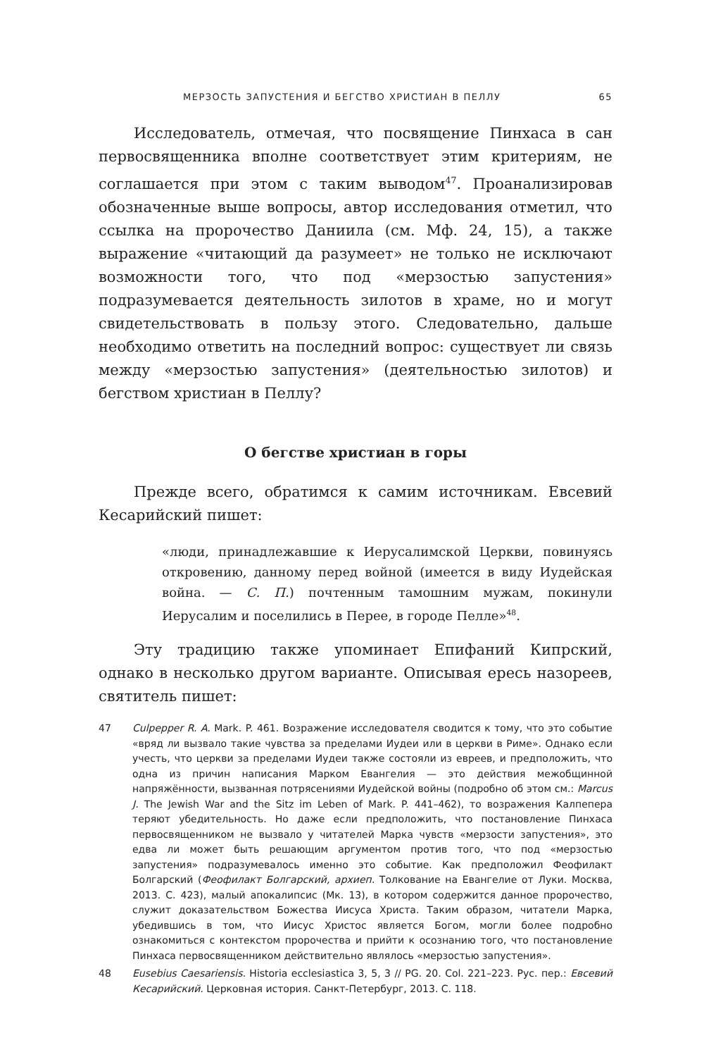МЕРЗОСТЬ ЗАПУСТЕНИЯ И БЕГСТВО ХРИСТИАН В ПЕЛЛУ 65
Исследователь, отмечая, что посвящение Пинхаса в сан первосвященника вполне соответствует этим критериям, не соглашается при этом с таким выводом<sup>47</sup>. Проанализировав обозначенные выше вопросы, автор исследования отметил, что ссылка на пророчество Даниила (см. Мф. 24, 15), а также выражение «читающий да разумеет» не только не исключают возможности того, что под «мерзостью запустения» подразумевается деятельность зилотов в храме, но и могут свидетельствовать в пользу этого. Следовательно, дальше необходимо ответить на последний вопрос: существует ли связь между «мерзостью запустения» (деятельностью зилотов) и бегством христиан в Пеллу?
О бегстве христиан в горы
Прежде всего, обратимся к самим источникам. Евсевий Кесарийский пишет:
«люди, принадлежавшие к Иерусалимской Церкви, повинуясь откровению, данному перед войной (имеется в виду Иудейская война. — С. П.) почтенным тамошним мужам, покинули Иерусалим и поселились в Перее, в городе Пелле»<sup>48</sup>.
Эту традицию также упоминает Епифаний Кипрский, однако в несколько другом варианте. Описывая ересь назореев, святитель пишет:
47 Culpepper R. A. Mark. P. 461. Возражение исследователя сводится к тому, что это событие «вряд ли вызвало такие чувства за пределами Иудеи или в церкви в Риме». Однако если учесть, что церкви за пределами Иудеи также состояли из евреев, и предположить, что одна из причин написания Марком Евангелия — это действия межобщинной напряжённости, вызванная потрясениями Иудейской войны (подробно об этом см.: Marcus J. The Jewish War and the Sitz im Leben of Mark. P. 441–462), то возражения Калпепера теряют убедительность. Но даже если предположить, что постановление Пинхаса первосвященником не вызвало у читателей Марка чувств «мерзости запустения», это едва ли может быть решающим аргументом против того, что под «мерзостью запустения» подразумевалось именно это событие. Как предположил Феофилакт Болгарский (Феофилакт Болгарский, архиеп. Толкование на Евангелие от Луки. Москва, 2013. С. 423), малый апокалипсис (Мк. 13), в котором содержится данное пророчество, служит доказательством Божества Иисуса Христа. Таким образом, читатели Марка, убедившись в том, что Иисус Христос является Богом, могли более подробно ознакомиться с контекстом пророчества и прийти к осознанию того, что постановление Пинхаса первосвященником действительно являлось «мерзостью запустения».
48 Eusebius Caesariensis. Historia ecclesiastica 3, 5, 3 // PG. 20. Col. 221–223. Рус. пер.: Евсевий Кесарийский. Церковная история. Санкт-Петербург, 2013. С. 118.